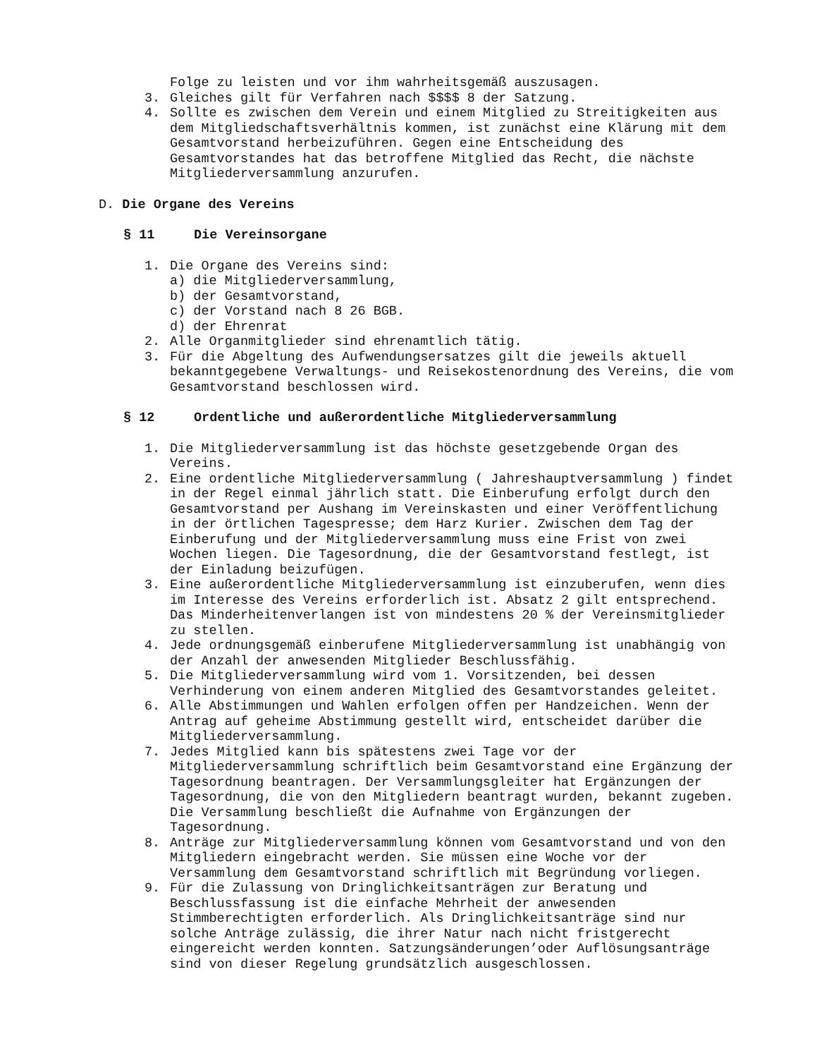Folge zu leisten und vor ihm wahrheitsgemäß auszusagen.
3. Gleiches gilt für Verfahren nach $$$$ 8 der Satzung.
4. Sollte es zwischen dem Verein und einem Mitglied zu Streitigkeiten aus dem Mitgliedschaftsverhältnis kommen, ist zunächst eine Klärung mit dem Gesamtvorstand herbeizuführen. Gegen eine Entscheidung des Gesamtvorstandes hat das betroffene Mitglied das Recht, die nächste Mitgliederversammlung anzurufen.
D. Die Organe des Vereins
§ 11 Die Vereinsorgane
1. Die Organe des Vereins sind:
a) die Mitgliederversammlung,
b) der Gesamtvorstand,
c) der Vorstand nach 8 26 BGB.
d) der Ehrenrat
2. Alle Organmitglieder sind ehrenamtlich tätig.
3. Für die Abgeltung des Aufwendungsersatzes gilt die jeweils aktuell bekanntgegebene Verwaltungs- und Reisekostenordnung des Vereins, die vom Gesamtvorstand beschlossen wird.
§ 12 Ordentliche und außerordentliche Mitgliederversammlung
1. Die Mitgliederversammlung ist das höchste gesetzgebende Organ des Vereins.
2. Eine ordentliche Mitgliederversammlung ( Jahreshauptversammlung ) findet in der Regel einmal jährlich statt. Die Einberufung erfolgt durch den Gesamtvorstand per Aushang im Vereinskasten und einer Veröffentlichung in der örtlichen Tagespresse; dem Harz Kurier. Zwischen dem Tag der Einberufung und der Mitgliederversammlung muss eine Frist von zwei Wochen liegen. Die Tagesordnung, die der Gesamtvorstand festlegt, ist der Einladung beizufügen.
3. Eine außerordentliche Mitgliederversammlung ist einzuberufen, wenn dies im Interesse des Vereins erforderlich ist. Absatz 2 gilt entsprechend. Das Minderheitenverlangen ist von mindestens 20 % der Vereinsmitglieder zu stellen.
4. Jede ordnungsgemäß einberufene Mitgliederversammlung ist unabhängig von der Anzahl der anwesenden Mitglieder Beschlussfähig.
5. Die Mitgliederversammlung wird vom 1. Vorsitzenden, bei dessen Verhinderung von einem anderen Mitglied des Gesamtvorstandes geleitet.
6. Alle Abstimmungen und Wahlen erfolgen offen per Handzeichen. Wenn der Antrag auf geheime Abstimmung gestellt wird, entscheidet darüber die Mitgliederversammlung.
7. Jedes Mitglied kann bis spätestens zwei Tage vor der Mitgliederversammlung schriftlich beim Gesamtvorstand eine Ergänzung der Tagesordnung beantragen. Der Versammlungsgleiter hat Ergänzungen der Tagesordnung, die von den Mitgliedern beantragt wurden, bekannt zugeben. Die Versammlung beschließt die Aufnahme von Ergänzungen der Tagesordnung.
8. Anträge zur Mitgliederversammlung können vom Gesamtvorstand und von den Mitgliedern eingebracht werden. Sie müssen eine Woche vor der Versammlung dem Gesamtvorstand schriftlich mit Begründung vorliegen.
9. Für die Zulassung von Dringlichkeitsanträgen zur Beratung und Beschlussfassung ist die einfache Mehrheit der anwesenden Stimmberechtigten erforderlich. Als Dringlichkeitsanträge sind nur solche Anträge zulässig, die ihrer Natur nach nicht fristgerecht eingereicht werden konnten. Satzungsänderungen’oder Auflösungsanträge sind von dieser Regelung grundsätzlich ausgeschlossen.